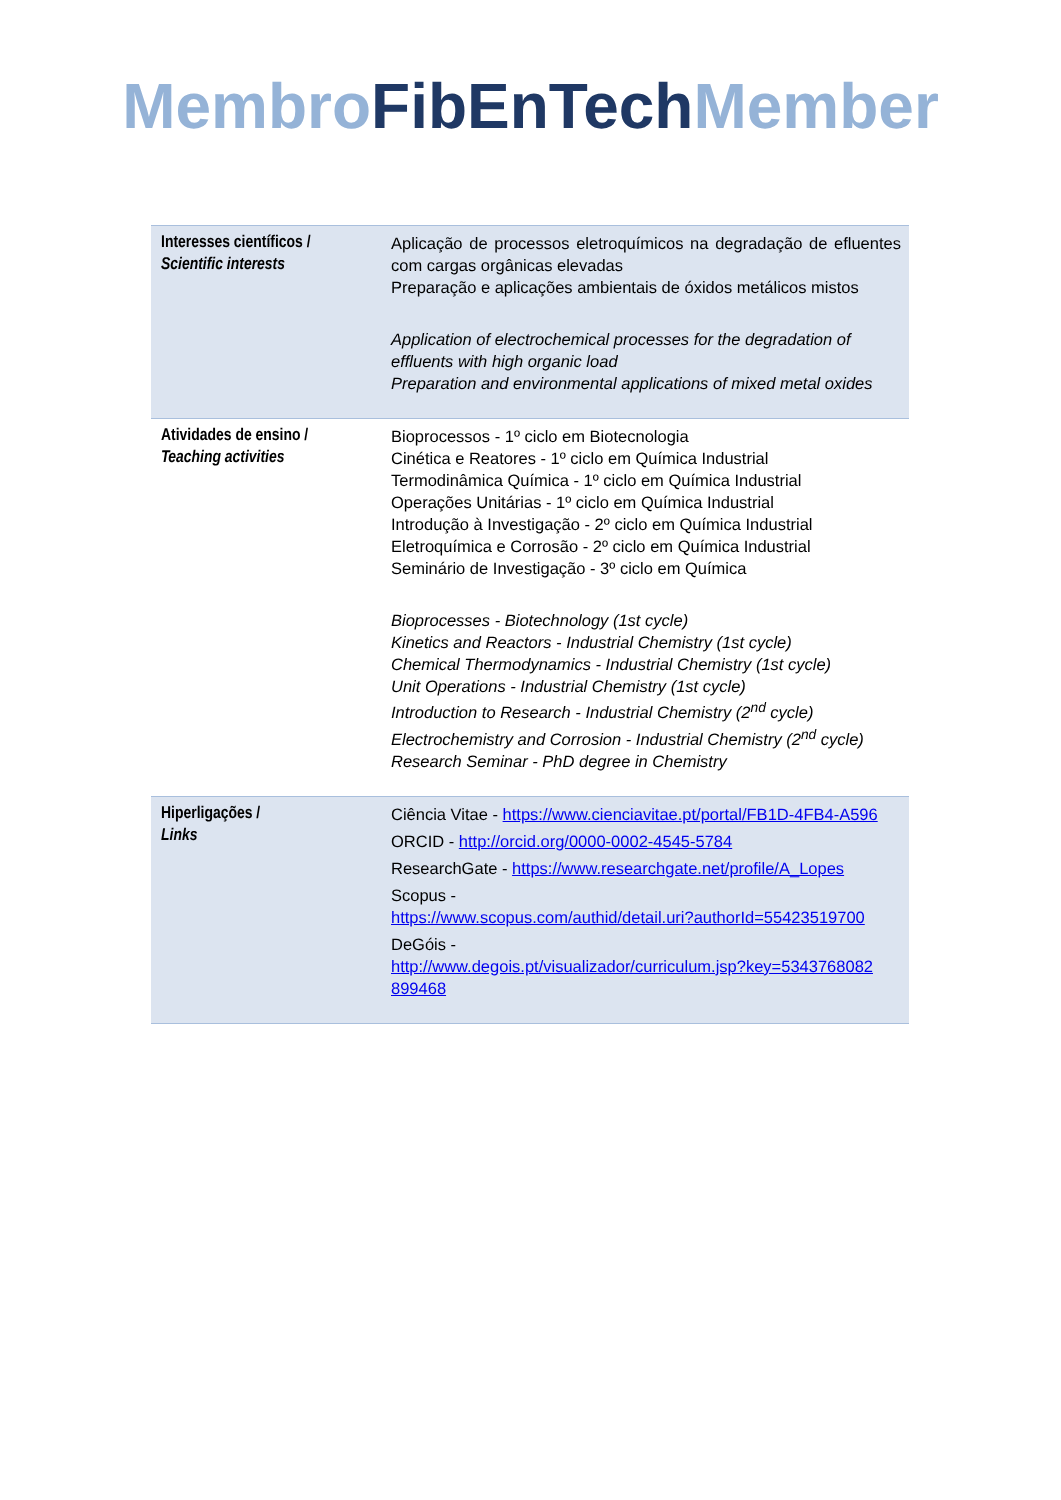Membro FibEnTech Member
| Interesses científicos / Scientific interests | Aplicação de processos eletroquímicos na degradação de efluentes com cargas orgânicas elevadas Preparação e aplicações ambientais de óxidos metálicos mistos Application of electrochemical processes for the degradation of effluents with high organic load Preparation and environmental applications of mixed metal oxides |
| Atividades de ensino / Teaching activities | Bioprocessos - 1º ciclo em Biotecnologia Cinética e Reatores - 1º ciclo em Química Industrial Termodinâmica Química - 1º ciclo em Química Industrial Operações Unitárias - 1º ciclo em Química Industrial Introdução à Investigação - 2º ciclo em Química Industrial Eletroquímica e Corrosão - 2º ciclo em Química Industrial Seminário de Investigação - 3º ciclo em Química Bioprocesses - Biotechnology (1st cycle) Kinetics and Reactors - Industrial Chemistry (1st cycle) Chemical Thermodynamics - Industrial Chemistry (1st cycle) Unit Operations - Industrial Chemistry (1st cycle) Introduction to Research - Industrial Chemistry (2<sup>nd</sup> cycle) Electrochemistry and Corrosion - Industrial Chemistry (2<sup>nd</sup> cycle) Research Seminar - PhD degree in Chemistry |
| Hiperligações / Links | Ciência Vitae - https://www.cienciavitae.pt/portal/FB1D-4FB4-A596 ORCID - http://orcid.org/0000-0002-4545-5784 ResearchGate - https://www.researchgate.net/profile/A_Lopes Scopus - https://www.scopus.com/authid/detail.uri?authorId=55423519700 DeGóis - http://www.degois.pt/visualizador/curriculum.jsp?key=5343768082 899468 |